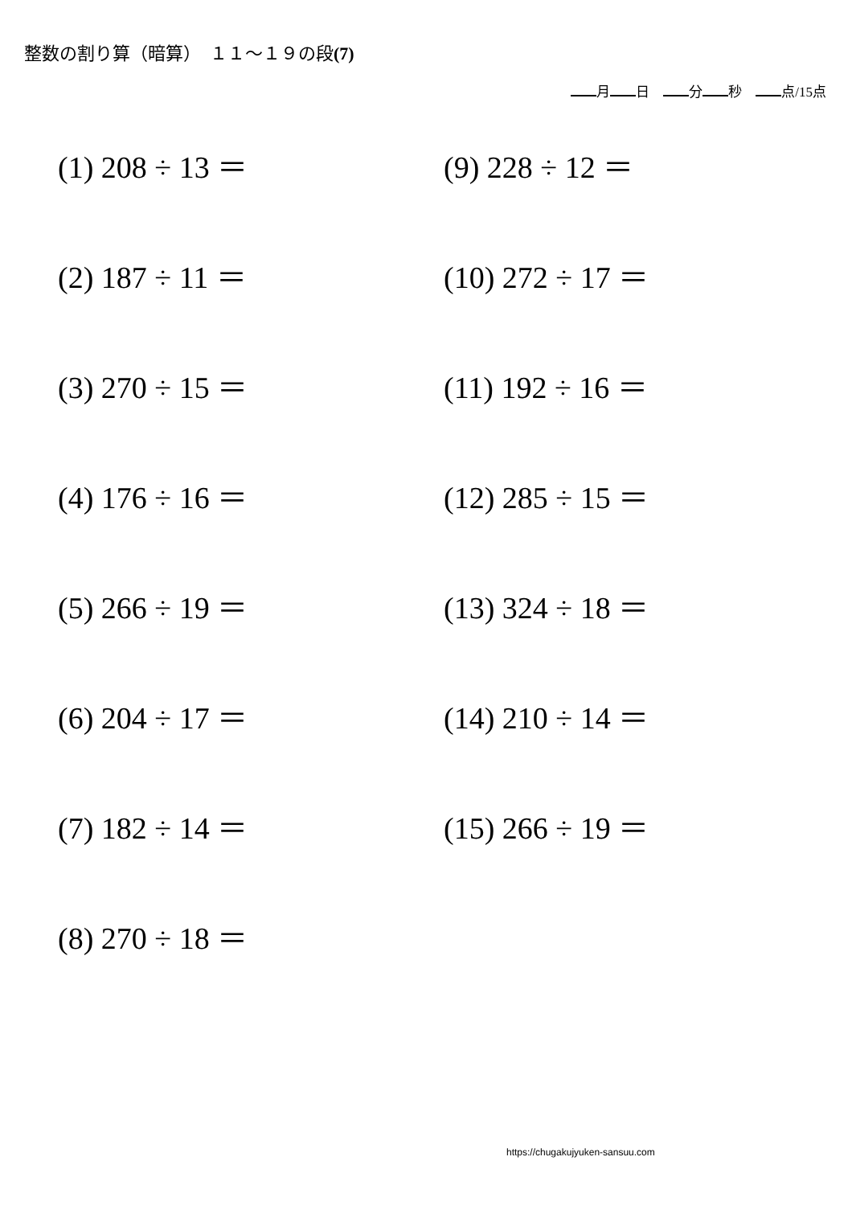整数の割り算（暗算）　１１～１９の段(7)
月 日　 分 秒　 点/15点
(1) 208 ÷ 13 ＝
(2) 187 ÷ 11 ＝
(3) 270 ÷ 15 ＝
(4) 176 ÷ 16 ＝
(5) 266 ÷ 19 ＝
(6) 204 ÷ 17 ＝
(7) 182 ÷ 14 ＝
(8) 270 ÷ 18 ＝
(9) 228 ÷ 12 ＝
(10) 272 ÷ 17 ＝
(11) 192 ÷ 16 ＝
(12) 285 ÷ 15 ＝
(13) 324 ÷ 18 ＝
(14) 210 ÷ 14 ＝
(15) 266 ÷ 19 ＝
https://chugakujyuken-sansuu.com